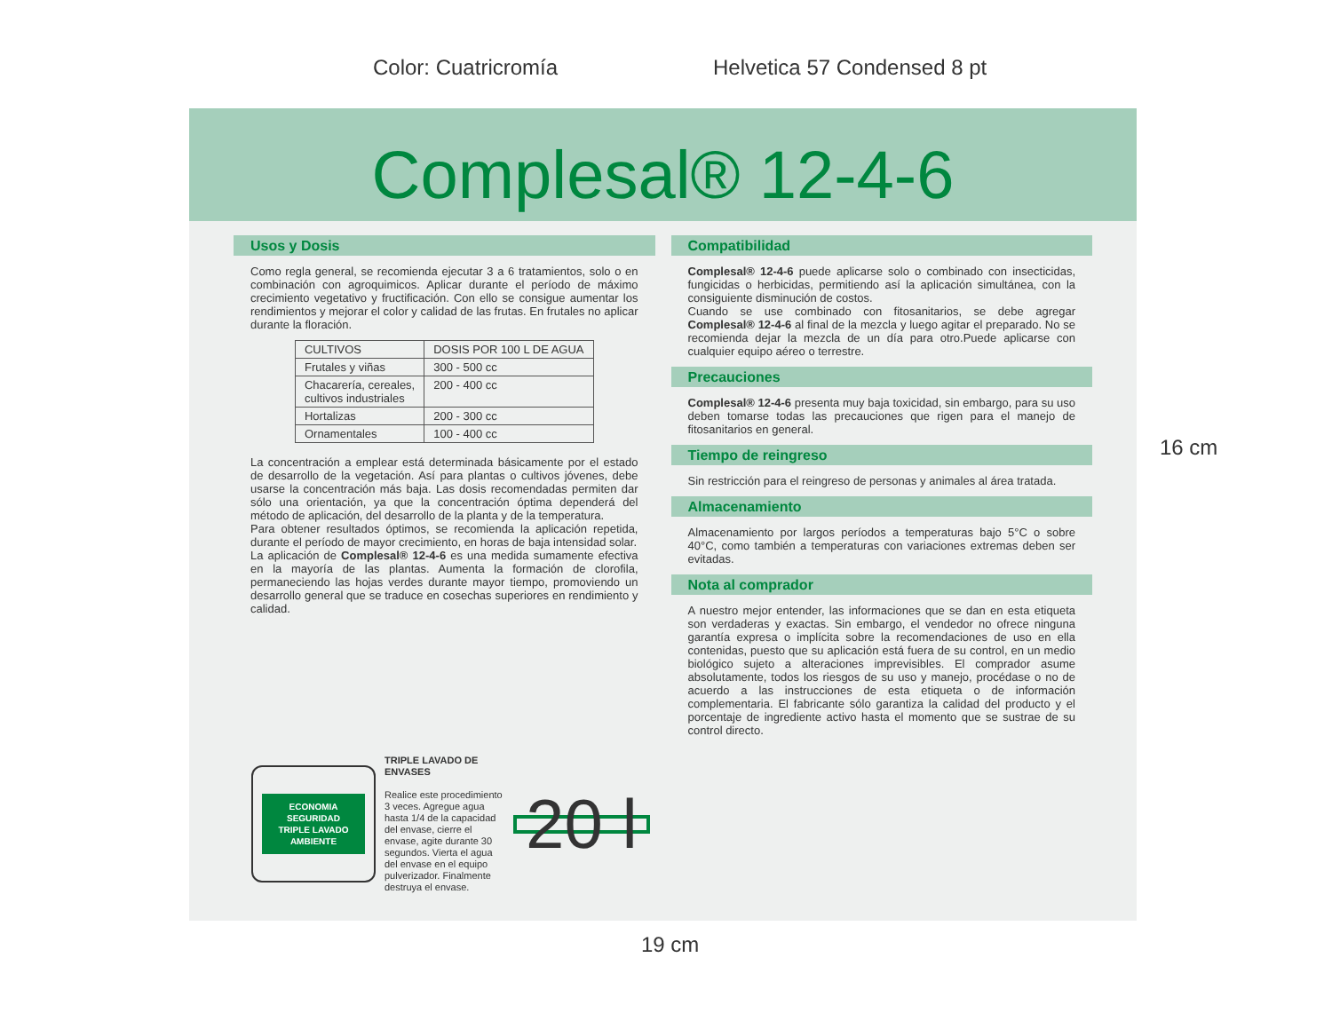Color: Cuatricromía Helvetica 57 Condensed 8 pt
Complesal® 12-4-6
Usos y Dosis
Como regla general, se recomienda ejecutar 3 a 6 tratamientos, solo o en combinación con agroquimicos. Aplicar durante el período de máximo crecimiento vegetativo y fructificación. Con ello se consigue aumentar los rendimientos y mejorar el color y calidad de las frutas. En frutales no aplicar durante la floración.
| CULTIVOS | DOSIS POR 100 L DE AGUA |
| Frutales y viñas | 300 - 500 cc |
| Chacarería, cereales, cultivos industriales | 200 - 400 cc |
| Hortalizas | 200 - 300 cc |
| Ornamentales | 100 - 400 cc |
La concentración a emplear está determinada básicamente por el estado de desarrollo de la vegetación. Así para plantas o cultivos jóvenes, debe usarse la concentración más baja. Las dosis recomendadas permiten dar sólo una orientación, ya que la concentración óptima dependerá del método de aplicación, del desarrollo de la planta y de la temperatura.
Para obtener resultados óptimos, se recomienda la aplicación repetida, durante el período de mayor crecimiento, en horas de baja intensidad solar.
La aplicación de Complesal® 12-4-6 es una medida sumamente efectiva en la mayoría de las plantas. Aumenta la formación de clorofila, permaneciendo las hojas verdes durante mayor tiempo, promoviendo un desarrollo general que se traduce en cosechas superiores en rendimiento y calidad.
Compatibilidad
Complesal® 12-4-6 puede aplicarse solo o combinado con insecticidas, fungicidas o herbicidas, permitiendo así la aplicación simultánea, con la consiguiente disminución de costos.
Cuando se use combinado con fitosanitarios, se debe agregar Complesal® 12-4-6 al final de la mezcla y luego agitar el preparado. No se recomienda dejar la mezcla de un día para otro.Puede aplicarse con cualquier equipo aéreo o terrestre.
Precauciones
Complesal® 12-4-6 presenta muy baja toxicidad, sin embargo, para su uso deben tomarse todas las precauciones que rigen para el manejo de fitosanitarios en general.
Tiempo de reingreso
Sin restricción para el reingreso de personas y animales al área tratada.
Almacenamiento
Almacenamiento por largos períodos a temperaturas bajo 5°C o sobre 40°C, como también a temperaturas con variaciones extremas deben ser evitadas.
Nota al comprador
A nuestro mejor entender, las informaciones que se dan en esta etiqueta son verdaderas y exactas. Sin embargo, el vendedor no ofrece ninguna garantía expresa o implícita sobre la recomendaciones de uso en ella contenidas, puesto que su aplicación está fuera de su control, en un medio biológico sujeto a alteraciones imprevisibles. El comprador asume absolutamente, todos los riesgos de su uso y manejo, procédase o no de acuerdo a las instrucciones de esta etiqueta o de información complementaria. El fabricante sólo garantiza la calidad del producto y el porcentaje de ingrediente activo hasta el momento que se sustrae de su control directo.
ECONOMIA SEGURIDAD
TRIPLE LAVADO
AMBIENTE
TRIPLE LAVADO DE ENVASES
Realice este procedimiento 3 veces. Agregue agua hasta 1/4 de la capacidad del envase, cierre el envase, agite durante 30 segundos. Vierta el agua del envase en el equipo pulverizador. Finalmente destruya el envase.
20 l
16 cm
19 cm